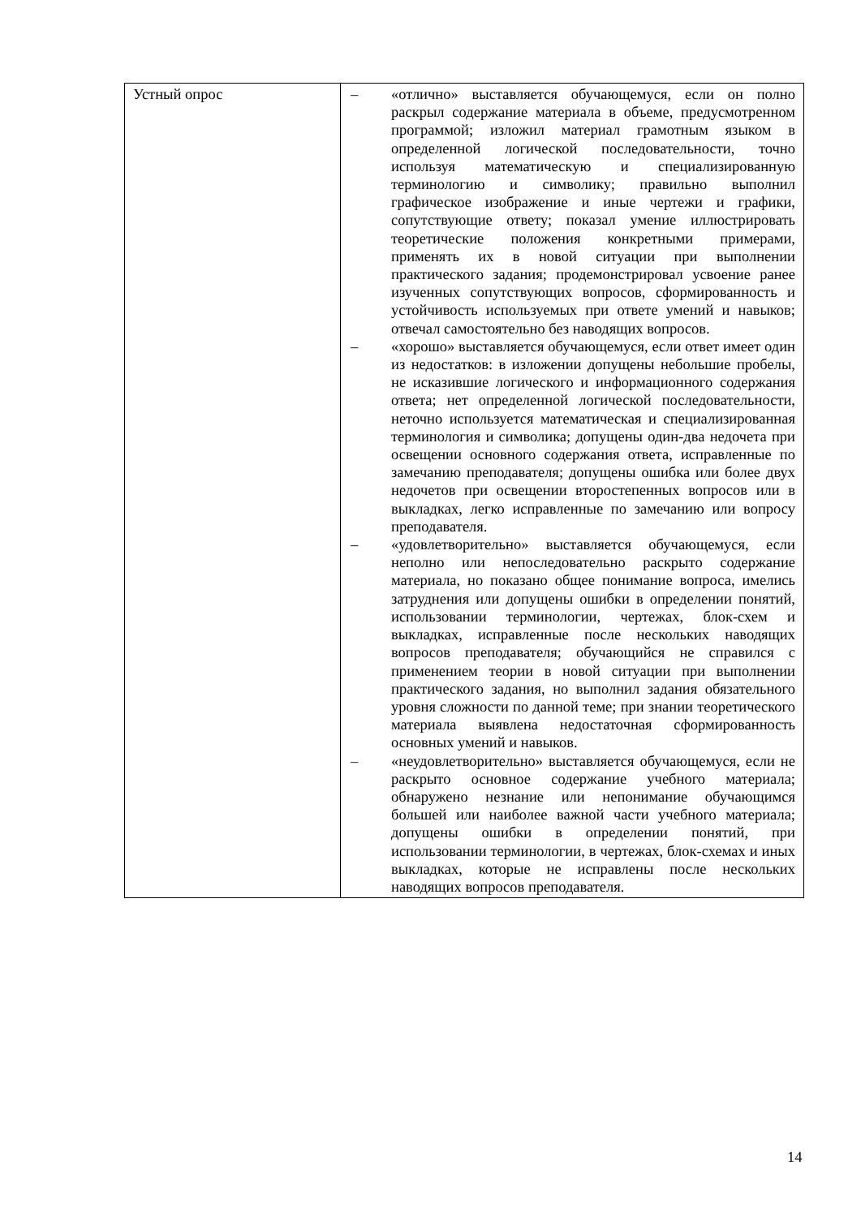| Устный опрос | – «отлично» выставляется обучающемуся, если он полно раскрыл содержание материала в объеме, предусмотренном программой; изложил материал грамотным языком в определенной логической последовательности, точно используя математическую и специализированную терминологию и символику; правильно выполнил графическое изображение и иные чертежи и графики, сопутствующие ответу; показал умение иллюстрировать теоретические положения конкретными примерами, применять их в новой ситуации при выполнении практического задания; продемонстрировал усвоение ранее изученных сопутствующих вопросов, сформированность и устойчивость используемых при ответе умений и навыков; отвечал самостоятельно без наводящих вопросов. – «хорошо» выставляется обучающемуся, если ответ имеет один из недостатков: в изложении допущены небольшие пробелы, не исказившие логического и информационного содержания ответа; нет определенной логической последовательности, неточно используется математическая и специализированная терминология и символика; допущены один-два недочета при освещении основного содержания ответа, исправленные по замечанию преподавателя; допущены ошибка или более двух недочетов при освещении второстепенных вопросов или в выкладках, легко исправленные по замечанию или вопросу преподавателя. – «удовлетворительно» выставляется обучающемуся, если неполно или непоследовательно раскрыто содержание материала, но показано общее понимание вопроса, имелись затруднения или допущены ошибки в определении понятий, использовании терминологии, чертежах, блок-схем и выкладках, исправленные после нескольких наводящих вопросов преподавателя; обучающийся не справился с применением теории в новой ситуации при выполнении практического задания, но выполнил задания обязательного уровня сложности по данной теме; при знании теоретического материала выявлена недостаточная сформированность основных умений и навыков. – «неудовлетворительно» выставляется обучающемуся, если не раскрыто основное содержание учебного материала; обнаружено незнание или непонимание обучающимся большей или наиболее важной части учебного материала; допущены ошибки в определении понятий, при использовании терминологии, в чертежах, блок-схемах и иных выкладках, которые не исправлены после нескольких наводящих вопросов преподавателя. |
14